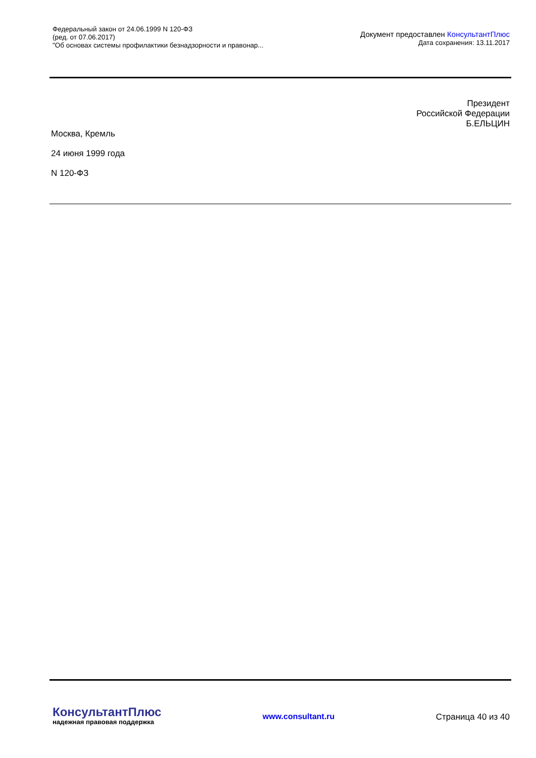Федеральный закон от 24.06.1999 N 120-ФЗ
(ред. от 07.06.2017)
"Об основах системы профилактики безнадзорности и правонар...
Документ предоставлен КонсультантПлюс
Дата сохранения: 13.11.2017
Президент
Российской Федерации
Б.ЕЛЬЦИН
Москва, Кремль
24 июня 1999 года
N 120-ФЗ
КонсультантПлюс
надежная правовая поддержка
www.consultant.ru Страница 40 из 40